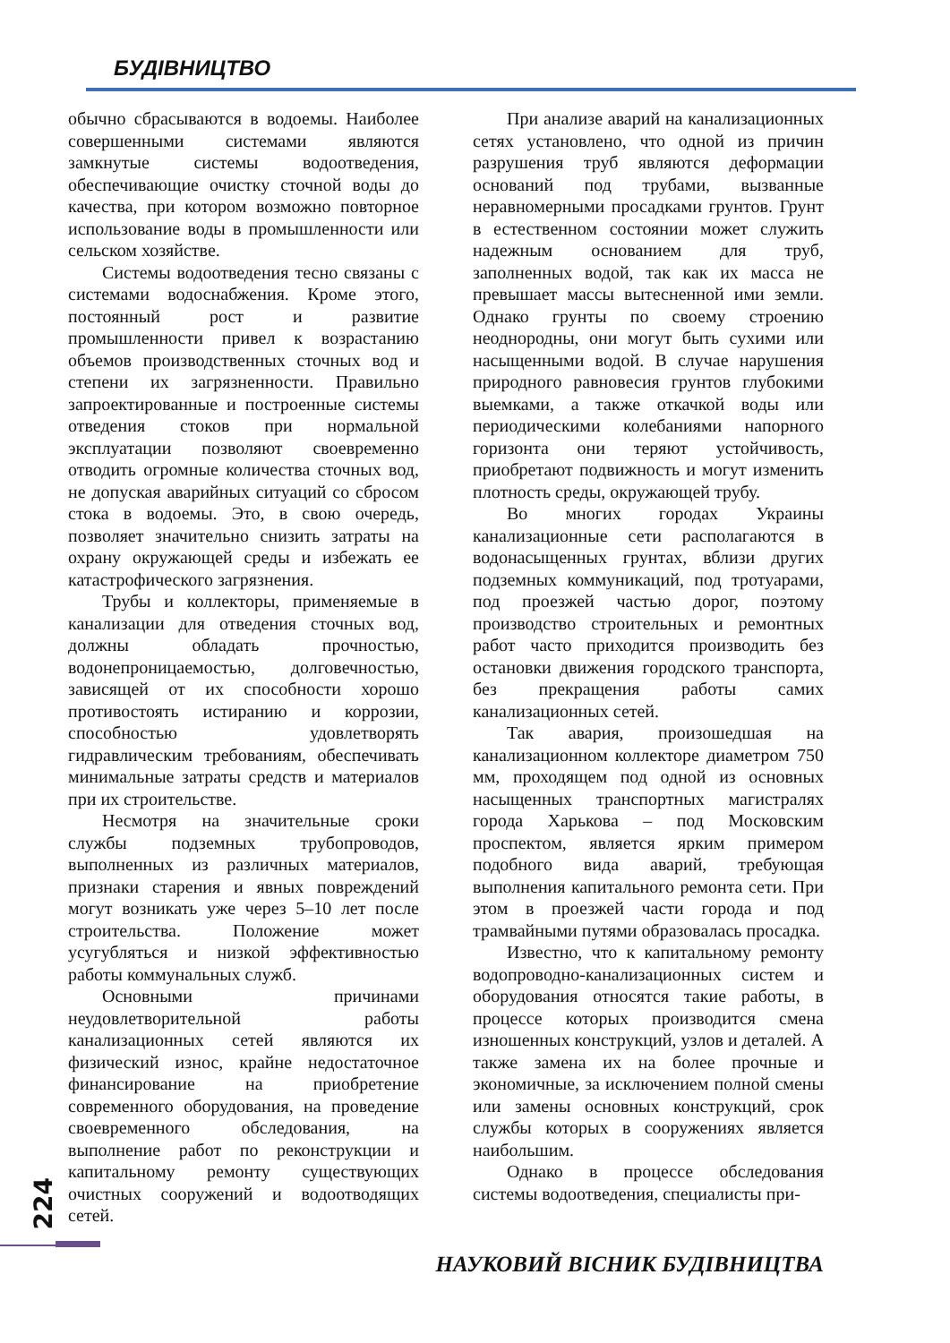БУДІВНИЦТВО
обычно сбрасываются в водоемы. Наиболее совершенными системами являются замкнутые системы водоотведения, обеспечивающие очистку сточной воды до качества, при котором возможно повторное использование воды в промышленности или сельском хозяйстве.
Системы водоотведения тесно связаны с системами водоснабжения. Кроме этого, постоянный рост и развитие промышленности привел к возрастанию объемов производственных сточных вод и степени их загрязненности. Правильно запроектированные и построенные системы отведения стоков при нормальной эксплуатации позволяют своевременно отводить огромные количества сточных вод, не допуская аварийных ситуаций со сбросом стока в водоемы. Это, в свою очередь, позволяет значительно снизить затраты на охрану окружающей среды и избежать ее катастрофического загрязнения.
Трубы и коллекторы, применяемые в канализации для отведения сточных вод, должны обладать прочностью, водонепроницаемостью, долговечностью, зависящей от их способности хорошо противостоять истиранию и коррозии, способностью удовлетворять гидравлическим требованиям, обеспечивать минимальные затраты средств и материалов при их строительстве.
Несмотря на значительные сроки службы подземных трубопроводов, выполненных из различных материалов, признаки старения и явных повреждений могут возникать уже через 5–10 лет после строительства. Положение может усугубляться и низкой эффективностью работы коммунальных служб.
Основными причинами неудовлетворительной работы канализационных сетей являются их физический износ, крайне недостаточное финансирование на приобретение современного оборудования, на проведение своевременного обследования, на выполнение работ по реконструкции и капитальному ремонту существующих очистных сооружений и водоотводящих сетей.
При анализе аварий на канализационных сетях установлено, что одной из причин разрушения труб являются деформации оснований под трубами, вызванные неравномерными просадками грунтов. Грунт в естественном состоянии может служить надежным основанием для труб, заполненных водой, так как их масса не превышает массы вытесненной ими земли. Однако грунты по своему строению неоднородны, они могут быть сухими или насыщенными водой. В случае нарушения природного равновесия грунтов глубокими выемками, а также откачкой воды или периодическими колебаниями напорного горизонта они теряют устойчивость, приобретают подвижность и могут изменить плотность среды, окружающей трубу.
Во многих городах Украины канализационные сети располагаются в водонасыщенных грунтах, вблизи других подземных коммуникаций, под тротуарами, под проезжей частью дорог, поэтому производство строительных и ремонтных работ часто приходится производить без остановки движения городского транспорта, без прекращения работы самих канализационных сетей.
Так авария, произошедшая на канализационном коллекторе диаметром 750 мм, проходящем под одной из основных насыщенных транспортных магистралях города Харькова – под Московским проспектом, является ярким примером подобного вида аварий, требующая выполнения капитального ремонта сети. При этом в проезжей части города и под трамвайными путями образовалась просадка.
Известно, что к капитальному ремонту водопроводно-канализационных систем и оборудования относятся такие работы, в процессе которых производится смена изношенных конструкций, узлов и деталей. А также замена их на более прочные и экономичные, за исключением полной смены или замены основных конструкций, срок службы которых в сооружениях является наибольшим.
Однако в процессе обследования системы водоотведения, специалисты при-
224
НАУКОВИЙ ВІСНИК БУДІВНИЦТВА